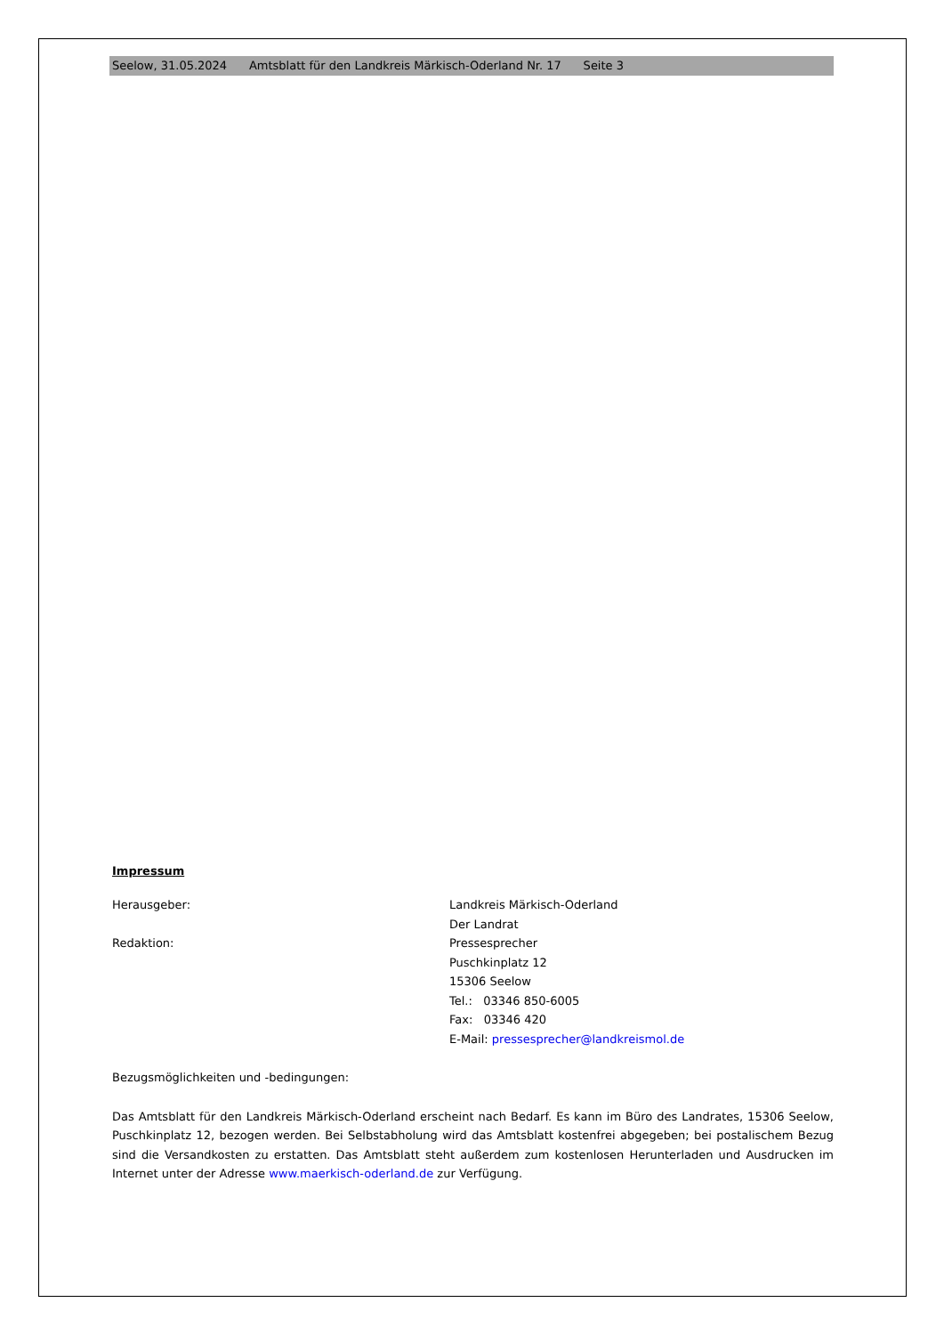Seelow, 31.05.2024 Amtsblatt für den Landkreis Märkisch-Oderland Nr. 17 Seite 3
Impressum
Herausgeber: Landkreis Märkisch-Oderland
Der Landrat
Redaktion: Pressesprecher
Puschkinplatz 12
15306 Seelow
Tel.: 03346 850-6005
Fax: 03346 420
E-Mail: pressesprecher@landkreismol.de
Bezugsmöglichkeiten und -bedingungen:
Das Amtsblatt für den Landkreis Märkisch-Oderland erscheint nach Bedarf. Es kann im Büro des Landrates, 15306 Seelow, Puschkinplatz 12, bezogen werden. Bei Selbstabholung wird das Amtsblatt kostenfrei abgegeben; bei postalischem Bezug sind die Versandkosten zu erstatten. Das Amtsblatt steht außerdem zum kostenlosen Herunterladen und Ausdrucken im Internet unter der Adresse www.maerkisch-oderland.de zur Verfügung.